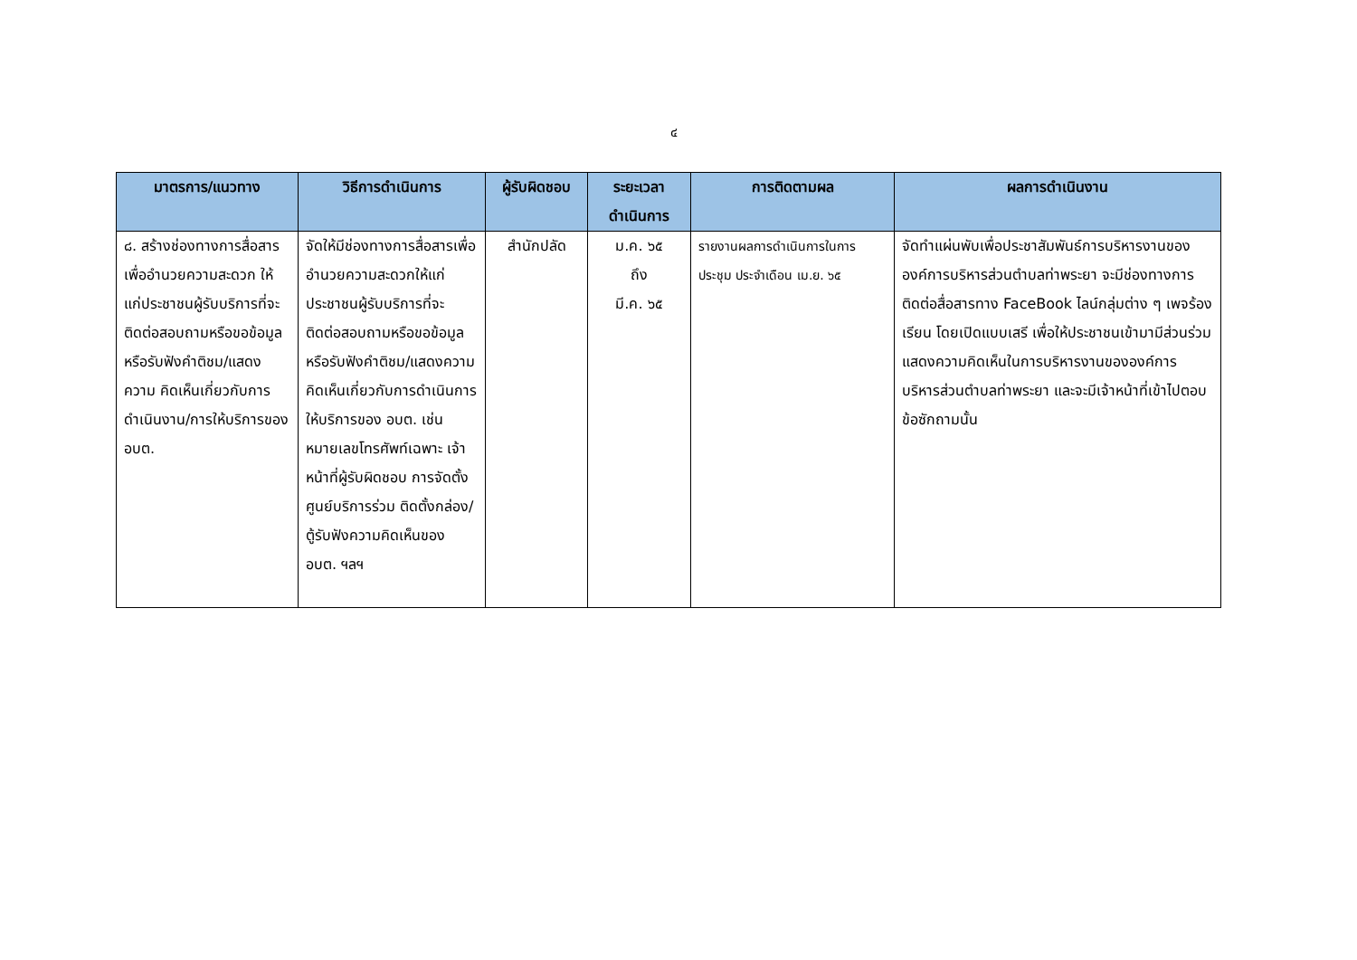๔
| มาตรการ/แนวทาง | วิธีการดำเนินการ | ผู้รับผิดชอบ | ระยะเวลาดำเนินการ | การติดตามผล | ผลการดำเนินงาน |
| --- | --- | --- | --- | --- | --- |
| ๘. สร้างช่องทางการสื่อสารเพื่ออำนวยความสะดวก ให้แก่ประชาชนผู้รับบริการที่จะติดต่อสอบถามหรือขอข้อมูลหรือรับฟังคำติชม/แสดงความ คิดเห็นเกี่ยวกับการดำเนินงาน/การให้บริการของ อบต. | จัดให้มีช่องทางการสื่อสารเพื่ออำนวยความสะดวกให้แก่ประชาชนผู้รับบริการที่จะ ติดต่อสอบถามหรือขอข้อมูลหรือรับฟังคำติชม/แสดงความคิดเห็นเกี่ยวกับการดำเนินการให้บริการของ อบต. เช่น หมายเลขโทรศัพท์เฉพาะ เจ้าหน้าที่ผู้รับผิดชอบ การจัดตั้งศูนย์บริการร่วม ติดตั้งกล่อง/ตู้รับฟังความคิดเห็นของ อบต. ฯลฯ | สำนักปลัด | ม.ค. ๖๕ ถึง มี.ค. ๖๕ | รายงานผลการดำเนินการในการประชุม ประจำเดือน เม.ย. ๖๕ | จัดทำแผ่นพับเพื่อประชาสัมพันธ์การบริหารงานขององค์การบริหารส่วนตำบลท่าพระยา จะมีช่องทางการติดต่อสื่อสารทาง FaceBook ไลน์กลุ่มต่าง ๆ เพจร้องเรียน โดยเปิดแบบเสรี เพื่อให้ประชาชนเข้ามามีส่วนร่วม แสดงความคิดเห็นในการบริหารงานขององค์การบริหารส่วนตำบลท่าพระยา และจะมีเจ้าหน้าที่เข้าไปตอบข้อซักถามนั้น |